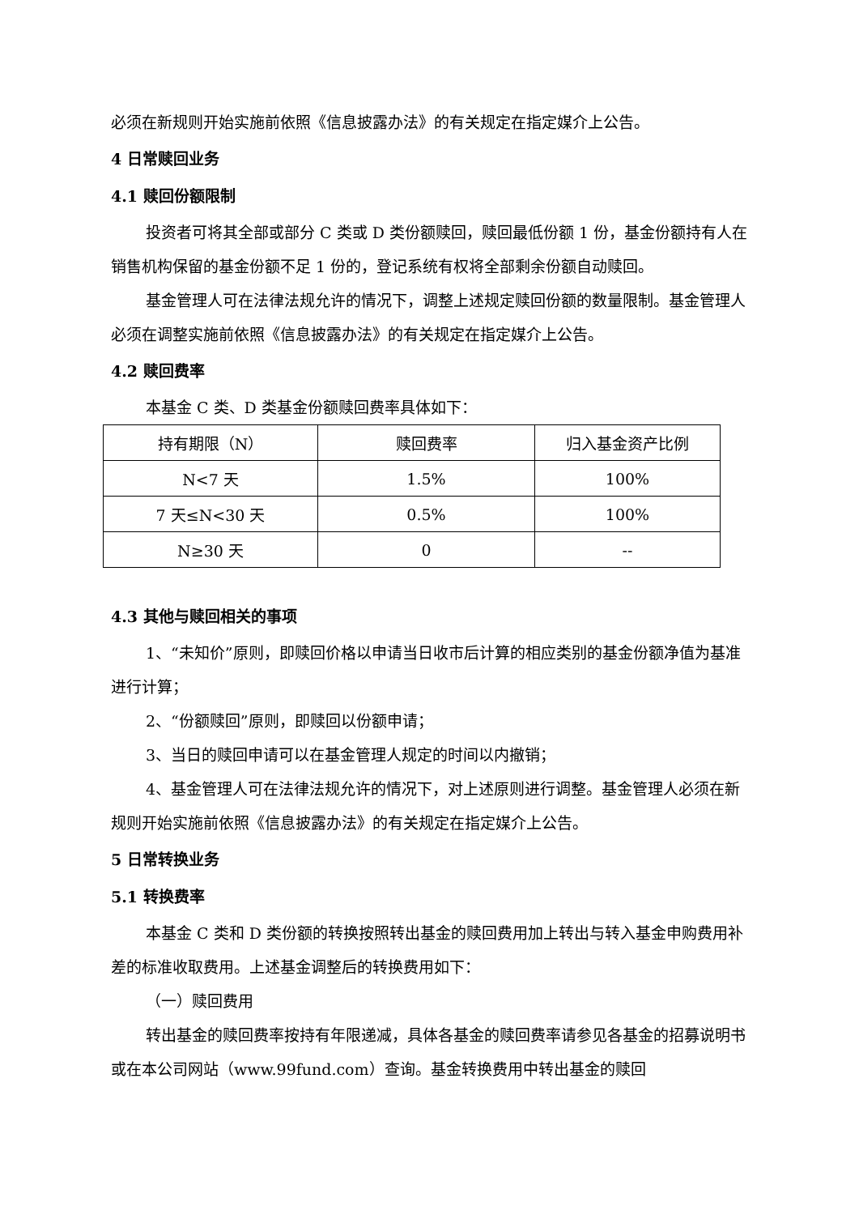必须在新规则开始实施前依照《信息披露办法》的有关规定在指定媒介上公告。
4 日常赎回业务
4.1 赎回份额限制
投资者可将其全部或部分 C 类或 D 类份额赎回，赎回最低份额 1 份，基金份额持有人在销售机构保留的基金份额不足 1 份的，登记系统有权将全部剩余份额自动赎回。
基金管理人可在法律法规允许的情况下，调整上述规定赎回份额的数量限制。基金管理人必须在调整实施前依照《信息披露办法》的有关规定在指定媒介上公告。
4.2 赎回费率
本基金 C 类、D 类基金份额赎回费率具体如下：
| 持有期限（N） | 赎回费率 | 归入基金资产比例 |
| N<7 天 | 1.5% | 100% |
| 7 天≤N<30 天 | 0.5% | 100% |
| N≥30 天 | 0 | -- |
4.3 其他与赎回相关的事项
1、“未知价”原则，即赎回价格以申请当日收市后计算的相应类别的基金份额净值为基准进行计算；
2、“份额赎回”原则，即赎回以份额申请；
3、当日的赎回申请可以在基金管理人规定的时间以内撤销；
4、基金管理人可在法律法规允许的情况下，对上述原则进行调整。基金管理人必须在新规则开始实施前依照《信息披露办法》的有关规定在指定媒介上公告。
5 日常转换业务
5.1 转换费率
本基金 C 类和 D 类份额的转换按照转出基金的赎回费用加上转出与转入基金申购费用补差的标准收取费用。上述基金调整后的转换费用如下：
（一）赎回费用
转出基金的赎回费率按持有年限递减，具体各基金的赎回费率请参见各基金的招募说明书或在本公司网站（www.99fund.com）查询。基金转换费用中转出基金的赎回